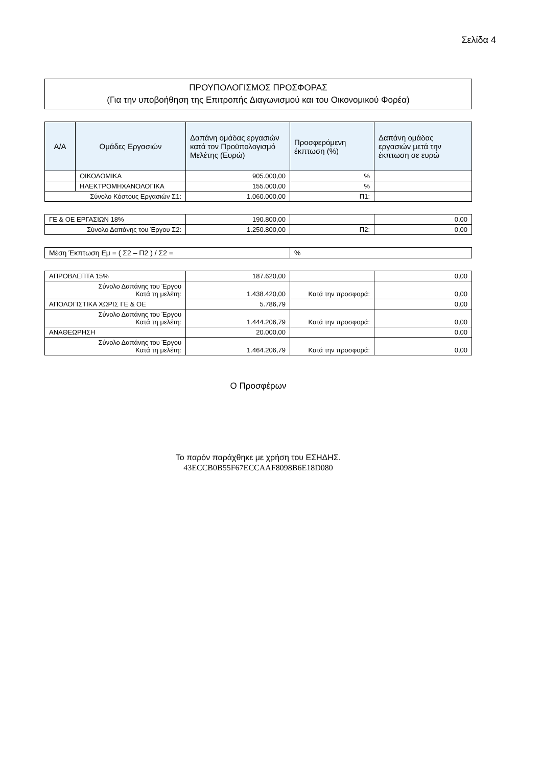Σελίδα 4
ΠΡΟΥΠΟΛΟΓΙΣΜΟΣ ΠΡΟΣΦΟΡΑΣ
(Για την υποβοήθηση της Επιτροπής Διαγωνισμού και του Οικονομικού Φορέα)
| Α/Α | Ομάδες Εργασιών | Δαπάνη ομάδας εργασιών κατά τον Προϋπολογισμό Μελέτης (Ευρώ) | Προσφερόμενη έκπτωση (%) | Δαπάνη ομάδας εργασιών μετά την έκπτωση σε ευρώ |
| --- | --- | --- | --- | --- |
| | ΟΙΚΟΔΟΜΙΚΑ | 905.000,00 | % | |
| | ΗΛΕΚΤΡΟΜΗΧΑΝΟΛΟΓΙΚΑ | 155.000,00 | % | |
| Σύνολο Κόστους Εργασιών Σ1: | | 1.060.000,00 | Π1: | |
| ΓΕ & ΟΕ ΕΡΓΑΣΙΩΝ 18% | 190.800,00 | | 0,00 |
| Σύνολο Δαπάνης του Έργου Σ2: | 1.250.800,00 | Π2: | 0,00 |
| Μέση Έκπτωση Εμ = ( Σ2 – Π2 ) / Σ2 = | % |
| ΑΠΡΟΒΛΕΠΤΑ 15% | 187.620,00 | | 0,00 |
| Σύνολο Δαπάνης του Έργου Κατά τη μελέτη: | 1.438.420,00 | Κατά την προσφορά: | 0,00 |
| ΑΠΟΛΟΓΙΣΤΙΚΑ ΧΩΡΙΣ ΓΕ & ΟΕ | 5.786,79 | | 0,00 |
| Σύνολο Δαπάνης του Έργου Κατά τη μελέτη: | 1.444.206,79 | Κατά την προσφορά: | 0,00 |
| ΑΝΑΘΕΩΡΗΣΗ | 20.000,00 | | 0,00 |
| Σύνολο Δαπάνης του Έργου Κατά τη μελέτη: | 1.464.206,79 | Κατά την προσφορά: | 0,00 |
Ο Προσφέρων
Το παρόν παράχθηκε με χρήση του ΕΣΗΔΗΣ.
43ECCB0B55F67ECCAAF8098B6E18D080